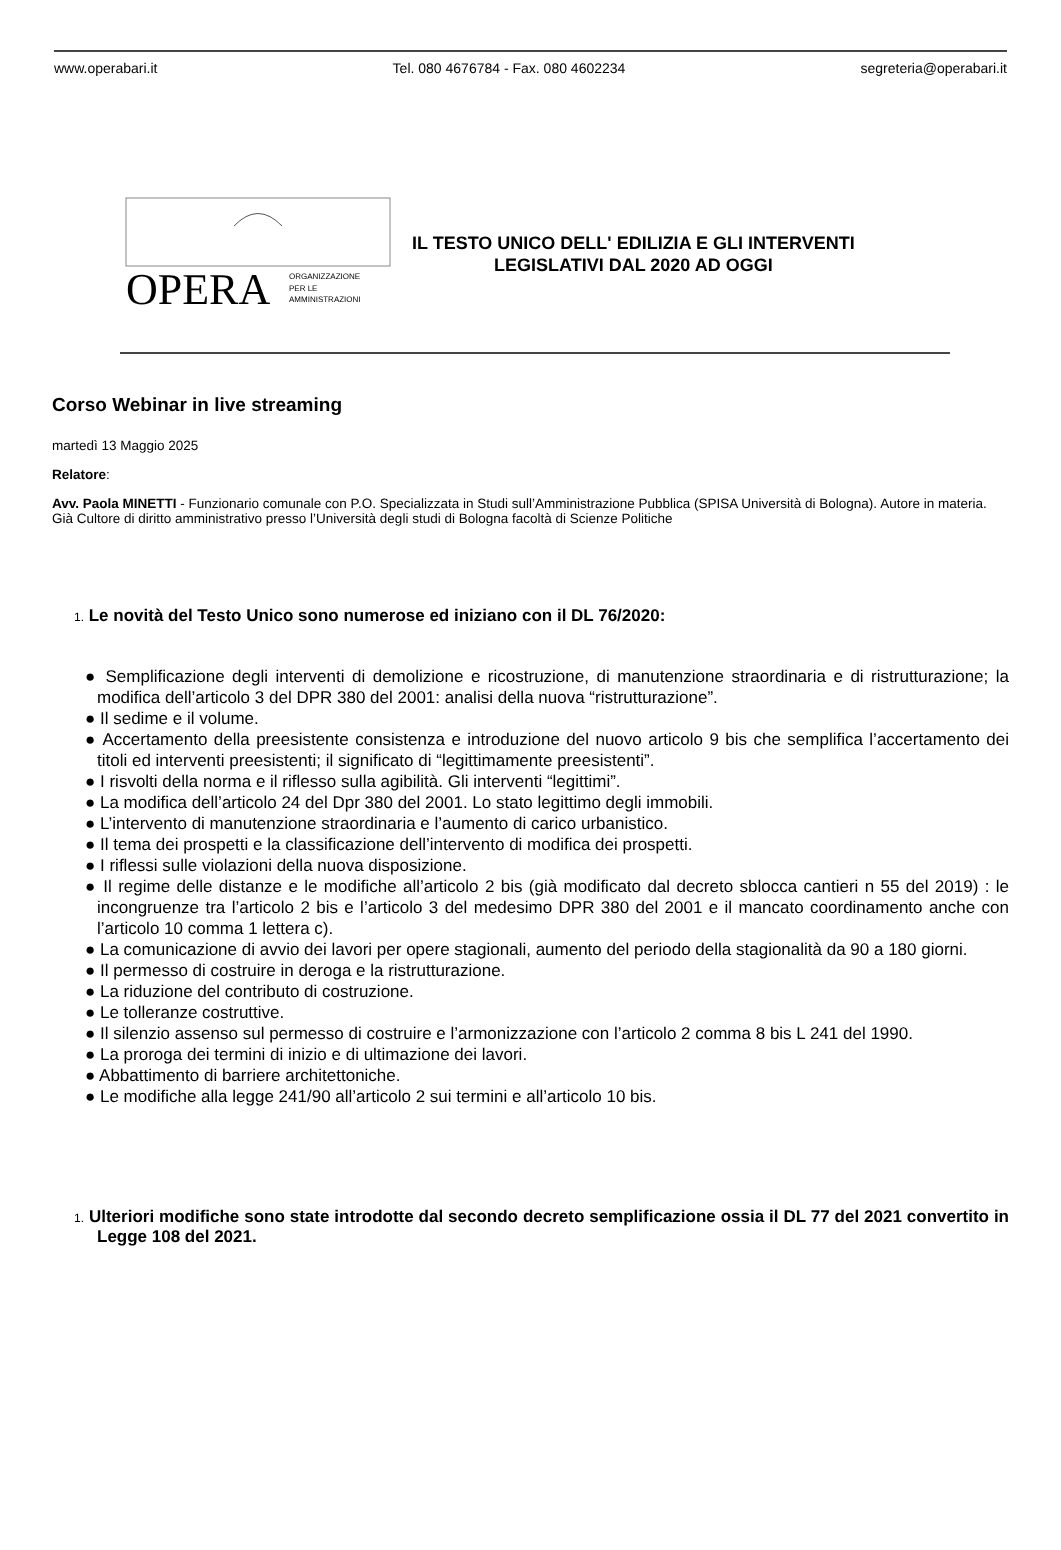www.operabari.it Tel. 080 4676784 - Fax. 080 4602234 segreteria@operabari.it
OPERA
ORGANIZZAZIONE
PER LE
AMMINISTRAZIONI
IL TESTO UNICO DELL' EDILIZIA E GLI INTERVENTI
LEGISLATIVI DAL 2020 AD OGGI
Corso Webinar in live streaming
martedì 13 Maggio 2025
Relatore:
Avv. Paola MINETTI - Funzionario comunale con P.O. Specializzata in Studi sull’Amministrazione Pubblica (SPISA Università di Bologna). Autore in materia. Già Cultore di diritto amministrativo presso l’Università degli studi di Bologna facoltà di Scienze Politiche
1. Le novità del Testo Unico sono numerose ed iniziano con il DL 76/2020:
● Semplificazione degli interventi di demolizione e ricostruzione, di manutenzione straordinaria e di ristrutturazione; la modifica dell’articolo 3 del DPR 380 del 2001: analisi della nuova “ristrutturazione”.
● Il sedime e il volume.
● Accertamento della preesistente consistenza e introduzione del nuovo articolo 9 bis che semplifica l’accertamento dei titoli ed interventi preesistenti; il significato di “legittimamente preesistenti”.
● I risvolti della norma e il riflesso sulla agibilità. Gli interventi “legittimi”.
● La modifica dell’articolo 24 del Dpr 380 del 2001. Lo stato legittimo degli immobili.
● L’intervento di manutenzione straordinaria e l’aumento di carico urbanistico.
● Il tema dei prospetti e la classificazione dell’intervento di modifica dei prospetti.
● I riflessi sulle violazioni della nuova disposizione.
● Il regime delle distanze e le modifiche all’articolo 2 bis (già modificato dal decreto sblocca cantieri n 55 del 2019) : le incongruenze tra l’articolo 2 bis e l’articolo 3 del medesimo DPR 380 del 2001 e il mancato coordinamento anche con l’articolo 10 comma 1 lettera c).
● La comunicazione di avvio dei lavori per opere stagionali, aumento del periodo della stagionalità da 90 a 180 giorni.
● Il permesso di costruire in deroga e la ristrutturazione.
● La riduzione del contributo di costruzione.
● Le tolleranze costruttive.
● Il silenzio assenso sul permesso di costruire e l’armonizzazione con l’articolo 2 comma 8 bis L 241 del 1990.
● La proroga dei termini di inizio e di ultimazione dei lavori.
● Abbattimento di barriere architettoniche.
● Le modifiche alla legge 241/90 all’articolo 2 sui termini e all’articolo 10 bis.
1. Ulteriori modifiche sono state introdotte dal secondo decreto semplificazione ossia il DL 77 del 2021 convertito in Legge 108 del 2021.